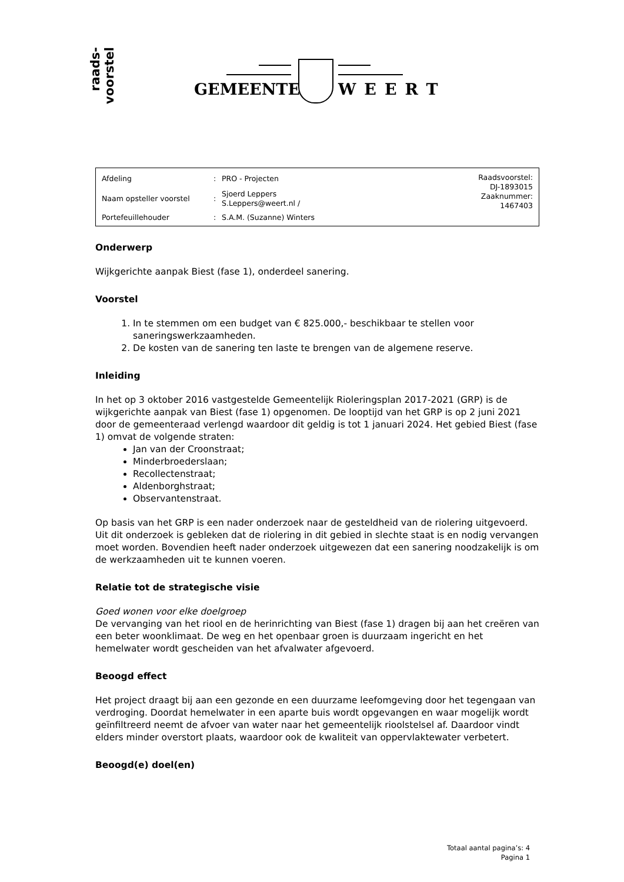raads-
voorstel
GEMEENTE WEERT
| Afdeling | : | PRO - Projecten | Raadsvoorstel: DJ-1893015 Zaaknummer: 1467403 |
| Naam opsteller voorstel | : | Sjoerd Leppers S.Leppers@weert.nl / | |
| Portefeuillehouder | : | S.A.M. (Suzanne) Winters | |
Onderwerp
Wijkgerichte aanpak Biest (fase 1), onderdeel sanering.
Voorstel
1. In te stemmen om een budget van € 825.000,- beschikbaar te stellen voor saneringswerkzaamheden.
2. De kosten van de sanering ten laste te brengen van de algemene reserve.
Inleiding
In het op 3 oktober 2016 vastgestelde Gemeentelijk Rioleringsplan 2017-2021 (GRP) is de wijkgerichte aanpak van Biest (fase 1) opgenomen. De looptijd van het GRP is op 2 juni 2021 door de gemeenteraad verlengd waardoor dit geldig is tot 1 januari 2024. Het gebied Biest (fase 1) omvat de volgende straten:
Jan van der Croonstraat;
Minderbroederslaan;
Recollectenstraat;
Aldenborghstraat;
Observantenstraat.
Op basis van het GRP is een nader onderzoek naar de gesteldheid van de riolering uitgevoerd. Uit dit onderzoek is gebleken dat de riolering in dit gebied in slechte staat is en nodig vervangen moet worden. Bovendien heeft nader onderzoek uitgewezen dat een sanering noodzakelijk is om de werkzaamheden uit te kunnen voeren.
Relatie tot de strategische visie
Goed wonen voor elke doelgroep
De vervanging van het riool en de herinrichting van Biest (fase 1) dragen bij aan het creëren van een beter woonklimaat. De weg en het openbaar groen is duurzaam ingericht en het hemelwater wordt gescheiden van het afvalwater afgevoerd.
Beoogd effect
Het project draagt bij aan een gezonde en een duurzame leefomgeving door het tegengaan van verdroging. Doordat hemelwater in een aparte buis wordt opgevangen en waar mogelijk wordt geïnfiltreerd neemt de afvoer van water naar het gemeentelijk rioolstelsel af. Daardoor vindt elders minder overstort plaats, waardoor ook de kwaliteit van oppervlaktewater verbetert.
Beoogd(e) doel(en)
Totaal aantal pagina’s: 4
Pagina 1